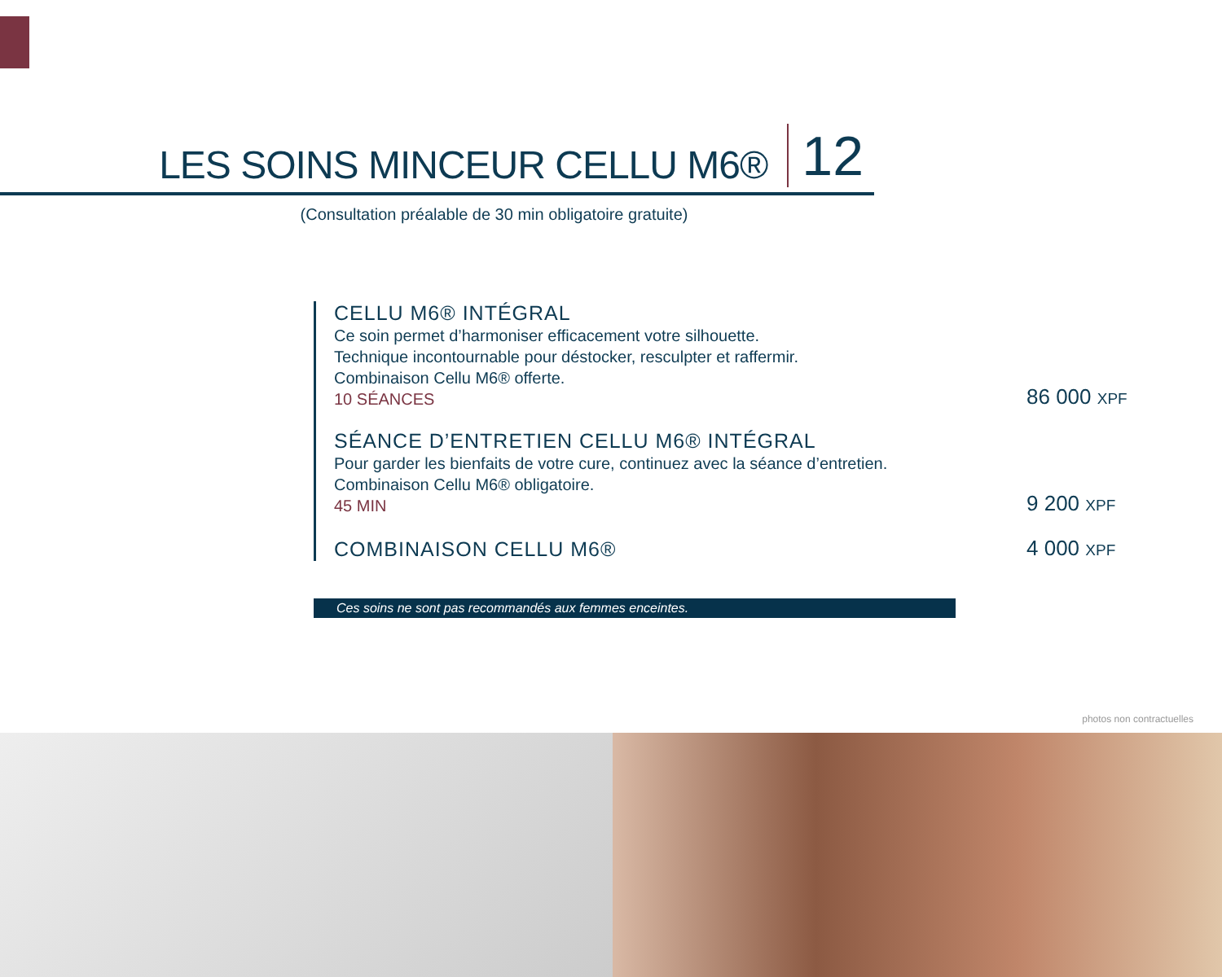LES SOINS MINCEUR CELLU M6® 12
(Consultation préalable de 30 min obligatoire gratuite)
CELLU M6® INTÉGRAL
Ce soin permet d’harmoniser efficacement votre silhouette.
Technique incontournable pour déstocker, resculpter et raffermir.
Combinaison Cellu M6® offerte.
10 SÉANCES
86 000 XPF
SÉANCE D’ENTRETIEN CELLU M6® INTÉGRAL
Pour garder les bienfaits de votre cure, continuez avec la séance d’entretien.
Combinaison Cellu M6® obligatoire.
45 MIN
9 200 XPF
COMBINAISON CELLU M6®
4 000 XPF
Ces soins ne sont pas recommandés aux femmes enceintes.
photos non contractuelles